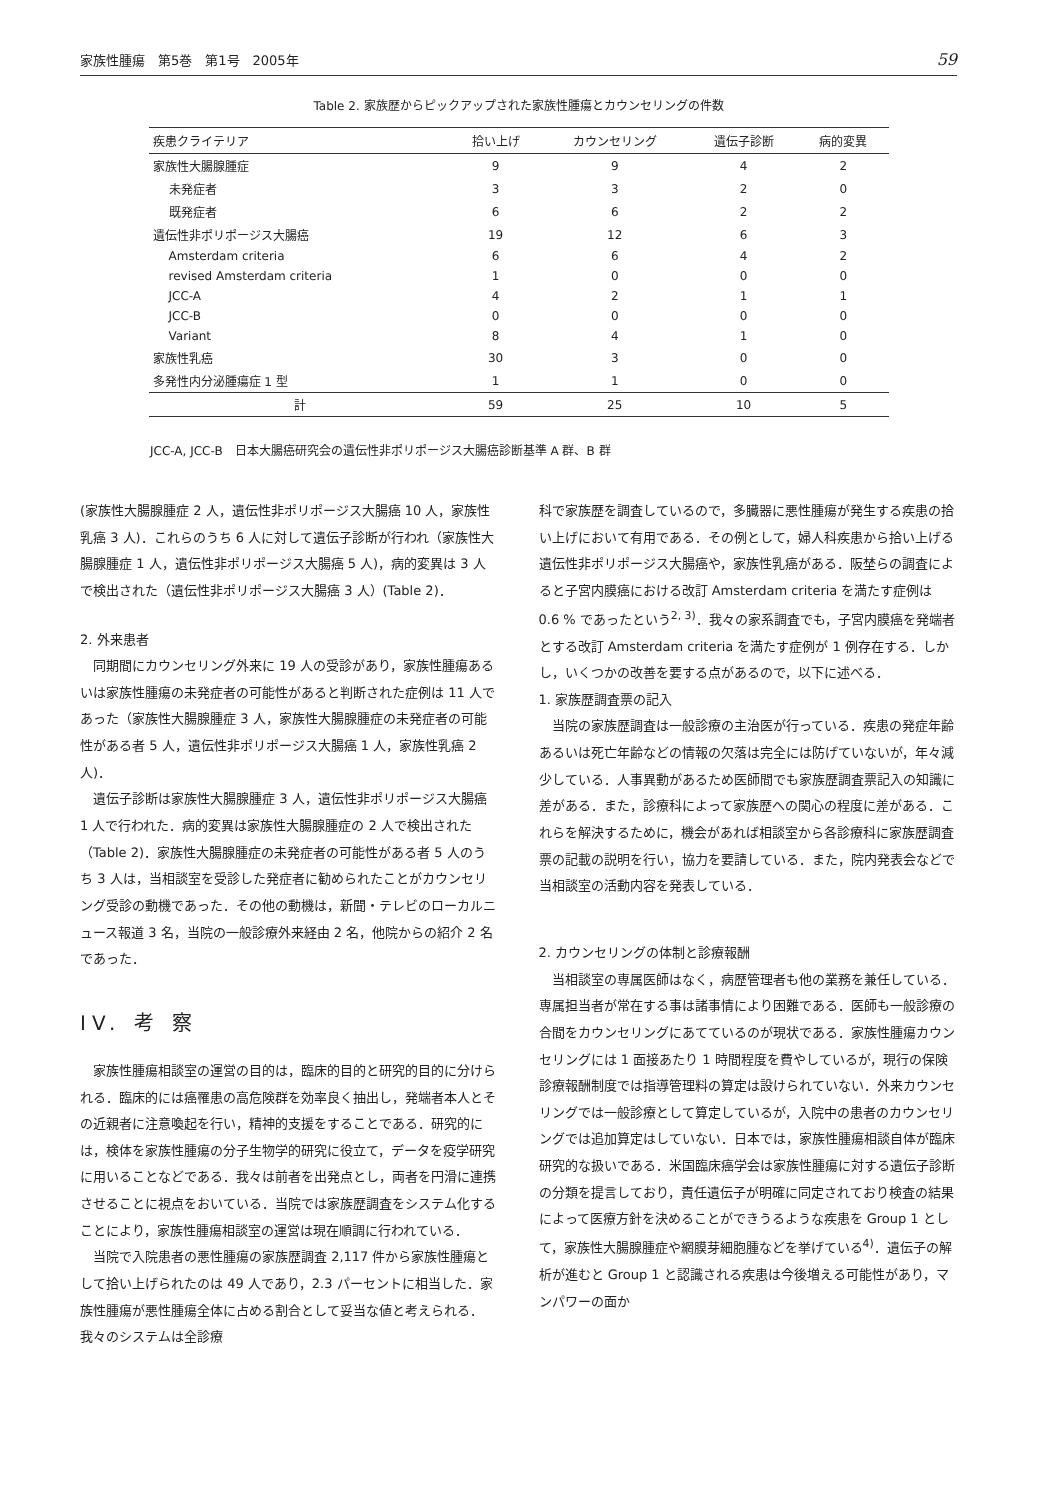家族性腫瘍　第5巻　第1号　2005年 59
Table 2. 家族歴からピックアップされた家族性腫瘍とカウンセリングの件数
| 疾患クライテリア | 拾い上げ | カウンセリング | 遺伝子診断 | 病的変異 |
| --- | --- | --- | --- | --- |
| 家族性大腸腺腫症 | 9 | 9 | 4 | 2 |
| 未発症者 | 3 | 3 | 2 | 0 |
| 既発症者 | 6 | 6 | 2 | 2 |
| 遺伝性非ポリポージス大腸癌 | 19 | 12 | 6 | 3 |
| Amsterdam criteria | 6 | 6 | 4 | 2 |
| revised Amsterdam criteria | 1 | 0 | 0 | 0 |
| JCC-A | 4 | 2 | 1 | 1 |
| JCC-B | 0 | 0 | 0 | 0 |
| Variant | 8 | 4 | 1 | 0 |
| 家族性乳癌 | 30 | 3 | 0 | 0 |
| 多発性内分泌腫瘍症 1 型 | 1 | 1 | 0 | 0 |
| 計 | 59 | 25 | 10 | 5 |
JCC-A, JCC-B　日本大腸癌研究会の遺伝性非ポリポージス大腸癌診断基準 A 群、B 群
(家族性大腸腺腫症 2 人，遺伝性非ポリポージス大腸癌 10 人，家族性乳癌 3 人)．これらのうち 6 人に対して遺伝子診断が行われ（家族性大腸腺腫症 1 人，遺伝性非ポリポージス大腸癌 5 人)，病的変異は 3 人で検出された（遺伝性非ポリポージス大腸癌 3 人）(Table 2)．
2. 外来患者
同期間にカウンセリング外来に 19 人の受診があり，家族性腫瘍あるいは家族性腫瘍の未発症者の可能性があると判断された症例は 11 人であった（家族性大腸腺腫症 3 人，家族性大腸腺腫症の未発症者の可能性がある者 5 人，遺伝性非ポリポージス大腸癌 1 人，家族性乳癌 2 人)．
遺伝子診断は家族性大腸腺腫症 3 人，遺伝性非ポリポージス大腸癌 1 人で行われた．病的変異は家族性大腸腺腫症の 2 人で検出された（Table 2)．家族性大腸腺腫症の未発症者の可能性がある者 5 人のうち 3 人は，当相談室を受診した発症者に勧められたことがカウンセリング受診の動機であった．その他の動機は，新聞・テレビのローカルニュース報道 3 名，当院の一般診療外来経由 2 名，他院からの紹介 2 名であった．
IV. 考 察
家族性腫瘍相談室の運営の目的は，臨床的目的と研究的目的に分けられる．臨床的には癌罹患の高危険群を効率良く抽出し，発端者本人とその近親者に注意喚起を行い，精神的支援をすることである．研究的には，検体を家族性腫瘍の分子生物学的研究に役立て，データを疫学研究に用いることなどである．我々は前者を出発点とし，両者を円滑に連携させることに視点をおいている．当院では家族歴調査をシステム化することにより，家族性腫瘍相談室の運営は現在順調に行われている．
当院で入院患者の悪性腫瘍の家族歴調査 2,117 件から家族性腫瘍として拾い上げられたのは 49 人であり，2.3 パーセントに相当した．家族性腫瘍が悪性腫瘍全体に占める割合として妥当な値と考えられる．我々のシステムは全診療
科で家族歴を調査しているので，多臓器に悪性腫瘍が発生する疾患の拾い上げにおいて有用である．その例として，婦人科疾患から拾い上げる遺伝性非ポリポージス大腸癌や，家族性乳癌がある．阪埜らの調査によると子宮内膜癌における改訂 Amsterdam criteria を満たす症例は 0.6 % であったという<sup>2, 3)</sup>．我々の家系調査でも，子宮内膜癌を発端者とする改訂 Amsterdam criteria を満たす症例が 1 例存在する．しかし，いくつかの改善を要する点があるので，以下に述べる．
1. 家族歴調査票の記入
当院の家族歴調査は一般診療の主治医が行っている．疾患の発症年齢あるいは死亡年齢などの情報の欠落は完全には防げていないが，年々減少している．人事異動があるため医師間でも家族歴調査票記入の知識に差がある．また，診療科によって家族歴への関心の程度に差がある．これらを解決するために，機会があれば相談室から各診療科に家族歴調査票の記載の説明を行い，協力を要請している．また，院内発表会などで当相談室の活動内容を発表している．
2. カウンセリングの体制と診療報酬
当相談室の専属医師はなく，病歴管理者も他の業務を兼任している．専属担当者が常在する事は諸事情により困難である．医師も一般診療の合間をカウンセリングにあてているのが現状である．家族性腫瘍カウンセリングには 1 面接あたり 1 時間程度を費やしているが，現行の保険診療報酬制度では指導管理料の算定は設けられていない．外来カウンセリングでは一般診療として算定しているが，入院中の患者のカウンセリングでは追加算定はしていない．日本では，家族性腫瘍相談自体が臨床研究的な扱いである．米国臨床癌学会は家族性腫瘍に対する遺伝子診断の分類を提言しており，責任遺伝子が明確に同定されており検査の結果によって医療方針を決めることができうるような疾患を Group 1 として，家族性大腸腺腫症や網膜芽細胞腫などを挙げている<sup>4)</sup>．遺伝子の解析が進むと Group 1 と認識される疾患は今後増える可能性があり，マンパワーの面か